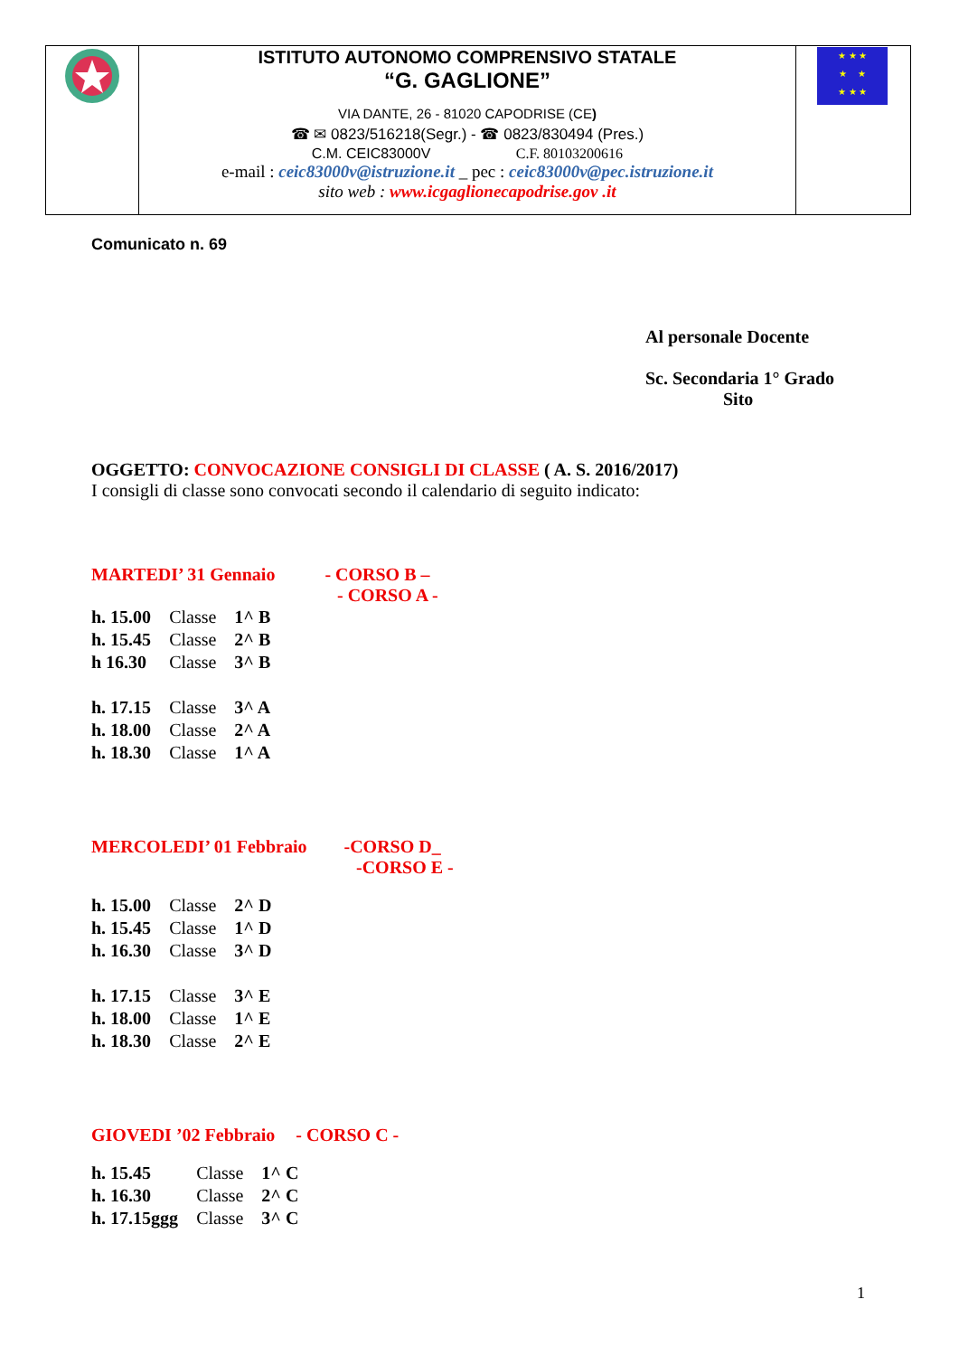| | ISTITUTO AUTONOMO COMPRENSIVO STATALE “G. GAGLIONE” VIA DANTE, 26 - 81020 CAPODRISE (CE ) ☎ ✉ 0823/516218(Segr.) - ☎ 0823/830494 (Pres.) C.M. CEIC83000V C.F. 80103200616 e-mail : ceic83000v@istruzione.it _ pec : ceic83000v@pec.istruzione.it sito web : www.icgaglionecapodrise.gov .it | ★ ★ ★ ★ ★ ★ ★ ★ |
Comunicato n. 69
Al personale Docente
Sc. Secondaria 1° Grado
Sito
OGGETTO: CONVOCAZIONE CONSIGLI DI CLASSE ( A. S. 2016/2017)
I consigli di classe sono convocati secondo il calendario di seguito indicato:
MARTEDI’ 31 Gennaio - CORSO B –
- CORSO A -
| h. 15.00 | Classe | 1^ B |
| h. 15.45 | Classe | 2^ B |
| h 16.30 | Classe | 3^ B |
| h. 17.15 | Classe | 3^ A |
| h. 18.00 | Classe | 2^ A |
| h. 18.30 | Classe | 1^ A |
MERCOLEDI’ 01 Febbraio -CORSO D_
-CORSO E -
| h. 15.00 | Classe | 2^ D |
| h. 15.45 | Classe | 1^ D |
| h. 16.30 | Classe | 3^ D |
| h. 17.15 | Classe | 3^ E |
| h. 18.00 | Classe | 1^ E |
| h. 18.30 | Classe | 2^ E |
GIOVEDI ’02 Febbraio - CORSO C -
| h. 15.45 | Classe | 1^ C |
| h. 16.30 | Classe | 2^ C |
| h. 17.15ggg | Classe | 3^ C |
1